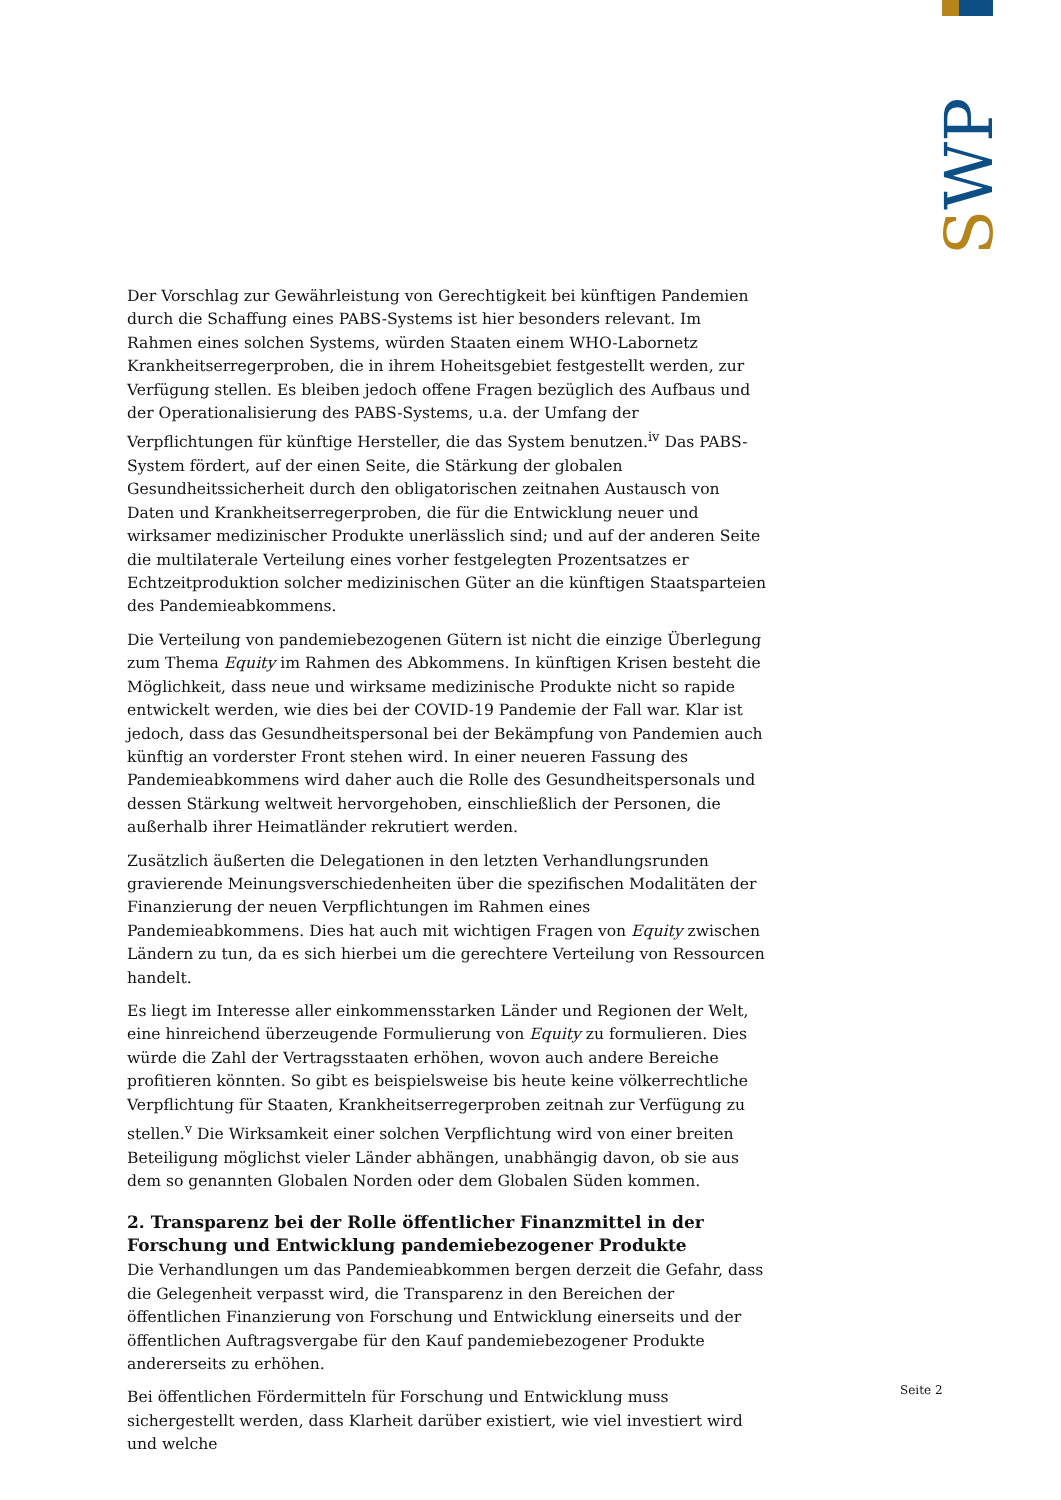SWP
Der Vorschlag zur Gewährleistung von Gerechtigkeit bei künftigen Pandemien durch die Schaffung eines PABS-Systems ist hier besonders relevant. Im Rahmen eines solchen Systems, würden Staaten einem WHO-Labornetz Krankheitserregerproben, die in ihrem Hoheitsgebiet festgestellt werden, zur Verfügung stellen. Es bleiben jedoch offene Fragen bezüglich des Aufbaus und der Operationalisierung des PABS-Systems, u.a. der Umfang der Verpflichtungen für künftige Hersteller, die das System benutzen.<sup>iv</sup> Das PABS-System fördert, auf der einen Seite, die Stärkung der globalen Gesundheitssicherheit durch den obligatorischen zeitnahen Austausch von Daten und Krankheitserregerproben, die für die Entwicklung neuer und wirksamer medizinischer Produkte unerlässlich sind; und auf der anderen Seite die multilaterale Verteilung eines vorher festgelegten Prozentsatzes er Echtzeitproduktion solcher medizinischen Güter an die künftigen Staatsparteien des Pandemieabkommens.
Die Verteilung von pandemiebezogenen Gütern ist nicht die einzige Überlegung zum Thema Equity im Rahmen des Abkommens. In künftigen Krisen besteht die Möglichkeit, dass neue und wirksame medizinische Produkte nicht so rapide entwickelt werden, wie dies bei der COVID-19 Pandemie der Fall war. Klar ist jedoch, dass das Gesundheitspersonal bei der Bekämpfung von Pandemien auch künftig an vorderster Front stehen wird. In einer neueren Fassung des Pandemieabkommens wird daher auch die Rolle des Gesundheitspersonals und dessen Stärkung weltweit hervorgehoben, einschließlich der Personen, die außerhalb ihrer Heimatländer rekrutiert werden.
Zusätzlich äußerten die Delegationen in den letzten Verhandlungsrunden gravierende Meinungsverschiedenheiten über die spezifischen Modalitäten der Finanzierung der neuen Verpflichtungen im Rahmen eines Pandemieabkommens. Dies hat auch mit wichtigen Fragen von Equity zwischen Ländern zu tun, da es sich hierbei um die gerechtere Verteilung von Ressourcen handelt.
Es liegt im Interesse aller einkommensstarken Länder und Regionen der Welt, eine hinreichend überzeugende Formulierung von Equity zu formulieren. Dies würde die Zahl der Vertragsstaaten erhöhen, wovon auch andere Bereiche profitieren könnten. So gibt es beispielsweise bis heute keine völkerrechtliche Verpflichtung für Staaten, Krankheitserregerproben zeitnah zur Verfügung zu stellen.<sup>v</sup> Die Wirksamkeit einer solchen Verpflichtung wird von einer breiten Beteiligung möglichst vieler Länder abhängen, unabhängig davon, ob sie aus dem so genannten Globalen Norden oder dem Globalen Süden kommen.
2. Transparenz bei der Rolle öffentlicher Finanzmittel in der Forschung und Entwicklung pandemiebezogener Produkte
Die Verhandlungen um das Pandemieabkommen bergen derzeit die Gefahr, dass die Gelegenheit verpasst wird, die Transparenz in den Bereichen der öffentlichen Finanzierung von Forschung und Entwicklung einerseits und der öffentlichen Auftragsvergabe für den Kauf pandemiebezogener Produkte andererseits zu erhöhen.
Bei öffentlichen Fördermitteln für Forschung und Entwicklung muss sichergestellt werden, dass Klarheit darüber existiert, wie viel investiert wird und welche
Seite 2